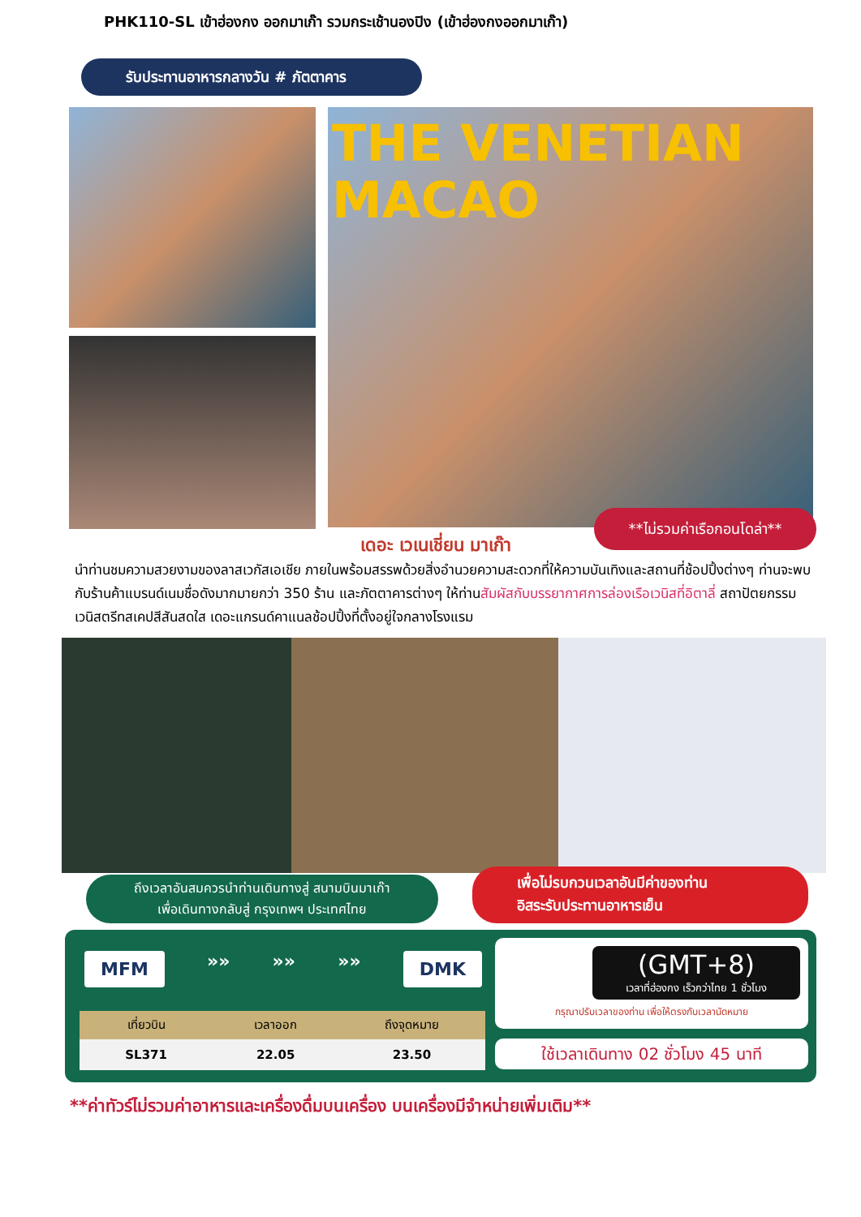PHK110-SL เข้าฮ่องกง ออกมาเก๊า รวมกระเช้านองปิง (เข้าฮ่องกงออกมาเก๊า)
รับประทานอาหารกลางวัน # ภัตตาคาร
THE VENETIAN
MACAO
**ไม่รวมค่าเรือกอนโดล่า**
เดอะ เวเนเชี่ยน มาเก๊า
นำท่านชมความสวยงามของลาสเวกัสเอเชีย ภายในพร้อมสรรพด้วยสิ่งอำนวยความสะดวกที่ให้ความบันเทิงและสถานที่ช้อปปิ้งต่างๆ ท่านจะพบกับร้านค้าแบรนด์เนมชื่อดังมากมายกว่า 350 ร้าน และภัตตาคารต่างๆ ให้ท่านสัมผัสกับบรรยากาศการล่องเรือเวนิสที่อิตาลี่ สถาปัตยกรรมเวนิสตรีทสเคปสีสันสดใส เดอะแกรนด์คาแนลช้อปปิ้งที่ตั้งอยู่ใจกลางโรงแรม
ถึงเวลาอันสมควรนำท่านเดินทางสู่ สนามบินมาเก๊า
เพื่อเดินทางกลับสู่ กรุงเทพฯ ประเทศไทย
เพื่อไม่รบกวนเวลาอันมีค่าของท่าน
อิสระรับประทานอาหารเย็น
MFM »» »» »» DMK
| เที่ยวบิน | เวลาออก | ถึงจุดหมาย |
| --- | --- | --- |
| SL371 | 22.05 | 23.50 |
(GMT+8)
เวลาที่ฮ่องกง เร็วกว่าไทย 1 ชั่วโมง
กรุณาปรับเวลาของท่าน เพื่อให้ตรงกับเวลานัดหมาย
ใช้เวลาเดินทาง 02 ชั่วโมง 45 นาที
**ค่าทัวร์ไม่รวมค่าอาหารและเครื่องดื่มบนเครื่อง บนเครื่องมีจำหน่ายเพิ่มเติม**